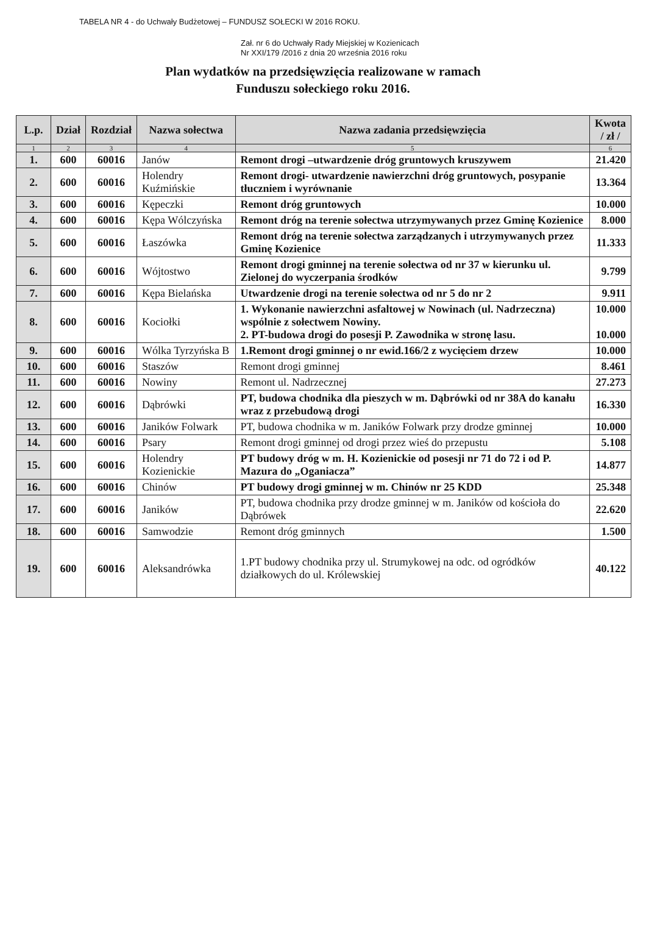TABELA NR 4 - do Uchwały Budżetowej – FUNDUSZ SOŁECKI W 2016 ROKU.
Zał. nr 6 do Uchwały Rady Miejskiej w Kozienicach
Nr XXI/179 /2016 z dnia 20 września 2016 roku
Plan wydatków na przedsięwzięcia realizowane w ramach
Funduszu sołeckiego roku 2016.
| L.p. | Dział | Rozdział | Nazwa sołectwa | Nazwa zadania przedsięwzięcia | Kwota / zł / |
| --- | --- | --- | --- | --- | --- |
| 1 | 2 | 3 | 4 | 5 | 6 |
| 1. | 600 | 60016 | Janów | Remont drogi –utwardzenie dróg gruntowych kruszywem | 21.420 |
| 2. | 600 | 60016 | Holendry Kuźmińskie | Remont drogi- utwardzenie nawierzchni dróg gruntowych, posypanie tłuczniem i wyrównanie | 13.364 |
| 3. | 600 | 60016 | Kępeczki | Remont dróg gruntowych | 10.000 |
| 4. | 600 | 60016 | Kępa Wólczyńska | Remont dróg na terenie sołectwa utrzymywanych przez Gminę Kozienice | 8.000 |
| 5. | 600 | 60016 | Łaszówka | Remont dróg na terenie sołectwa zarządzanych i utrzymywanych przez Gminę Kozienice | 11.333 |
| 6. | 600 | 60016 | Wójtostwo | Remont drogi gminnej na terenie sołectwa od nr 37 w kierunku ul. Zielonej do wyczerpania środków | 9.799 |
| 7. | 600 | 60016 | Kępa Bielańska | Utwardzenie drogi na terenie sołectwa od nr 5 do nr 2 | 9.911 |
| 8. | 600 | 60016 | Kociołki | 1. Wykonanie nawierzchni asfaltowej w Nowinach (ul. Nadrzeczna) wspólnie z sołectwem Nowiny. 2. PT-budowa drogi do posesji P. Zawodnika w stronę lasu. | 10.000 10.000 |
| 9. | 600 | 60016 | Wólka Tyrzyńska B | 1.Remont drogi gminnej o nr ewid.166/2 z wycięciem drzew | 10.000 |
| 10. | 600 | 60016 | Staszów | Remont drogi gminnej | 8.461 |
| 11. | 600 | 60016 | Nowiny | Remont ul. Nadrzecznej | 27.273 |
| 12. | 600 | 60016 | Dąbrówki | PT, budowa chodnika dla pieszych w m. Dąbrówki od nr 38A do kanału wraz z przebudową drogi | 16.330 |
| 13. | 600 | 60016 | Janików Folwark | PT, budowa chodnika w m. Janików Folwark przy drodze gminnej | 10.000 |
| 14. | 600 | 60016 | Psary | Remont drogi gminnej od drogi przez wieś do przepustu | 5.108 |
| 15. | 600 | 60016 | Holendry Kozienickie | PT budowy dróg w m. H. Kozienickie od posesji nr 71 do 72 i od P. Mazura do „Oganiacza” | 14.877 |
| 16. | 600 | 60016 | Chinów | PT budowy drogi gminnej w m. Chinów nr 25 KDD | 25.348 |
| 17. | 600 | 60016 | Janików | PT, budowa chodnika przy drodze gminnej w m. Janików od kościoła do Dąbrówek | 22.620 |
| 18. | 600 | 60016 | Samwodzie | Remont dróg gminnych | 1.500 |
| 19. | 600 | 60016 | Aleksandrówka | 1.PT budowy chodnika przy ul. Strumykowej na odc. od ogródków działkowych do ul. Królewskiej | 40.122 |